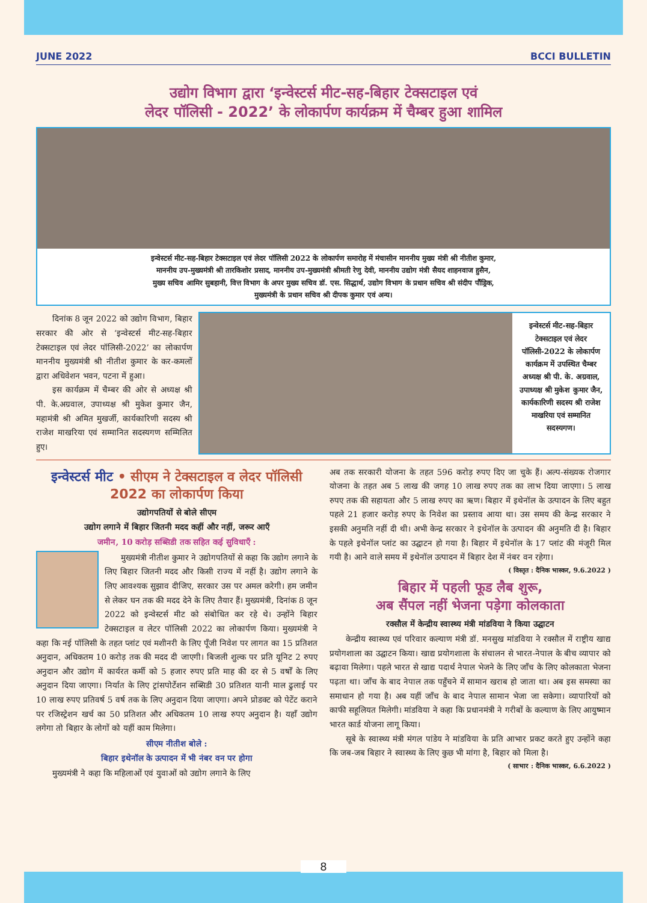JUNE 2022 BCCI BULLETIN
उद्योग विभाग द्वारा ‘इन्वेस्टर्स मीट-सह-बिहार टेक्सटाइल एवं
लेदर पॉलिसी - 2022’ के लोकार्पण कार्यक्रम में चैम्बर हुआ शामिल
इन्वेस्टर्स मीट-सह-बिहार टेक्सटाइल एवं लेदर पॉलिसी 2022 के लोकार्पण समारोह में मंचासीन माननीय मुख्य मंत्री श्री नीतीश कुमार,
माननीय उप-मुख्यमंत्री श्री तारकिशोर प्रसाद, माननीय उप-मुख्यमंत्री श्रीमती रेणु देवी, माननीय उद्योग मंत्री सैयद शाहनवाज हुसैन,
मुख्य सचिव आमिर सुबहानी, वित्त विभाग के अपर मुख्य सचिव डॉ. एस. सिद्धार्थ, उद्योग विभाग के प्रधान सचिव श्री संदीप पौंड्रिक,
मुख्यमंत्री के प्रधान सचिव श्री दीपक कुमार एवं अन्य।
  दिनांक 8 जून 2022 को उद्योग विभाग, बिहार सरकार की ओर से ‘इन्वेस्टर्स मीट-सह-बिहार टेक्सटाइल एवं लेदर पॉलिसी-2022’ का लोकार्पण माननीय मुख्यमंत्री श्री नीतीश कुमार के कर-कमलों द्वारा अधिवेशन भवन, पटना में हुआ।
  इस कार्यक्रम में चैम्बर की ओर से अध्यक्ष श्री पी. के.अग्रवाल, उपाध्यक्ष श्री मुकेश कुमार जैन, महामंत्री श्री अमित मुखर्जी, कार्यकारिणी सदस्य श्री राजेश माखरिया एवं सम्मानित सदस्यगण सम्मिलित हुए।
इन्वेस्टर्स मीट-सह-बिहार टेक्सटाइल एवं लेदर पॉलिसी-2022 के लोकार्पण कार्यक्रम में उपस्थित चैम्बर अध्यक्ष श्री पी. के. अग्रवाल, उपाध्यक्ष श्री मुकेश कुमार जैन, कार्यकारिणी सदस्य श्री राजेश माखरिया एवं सम्मानित सदस्यगण।
इन्वेस्टर्स मीट • सीएम ने टेक्सटाइल व लेदर पॉलिसी 2022 का लोकार्पण किया
उद्योगपतियों से बोले सीएम
उद्योग लगाने में बिहार जितनी मदद कहीं और नहीं, जरूर आएँ
जमीन, 10 करोड़ सब्सिडी तक सहित कई सुविधाएँ :
  मुख्यमंत्री नीतीश कुमार ने उद्योगपतियों से कहा कि उद्योग लगाने के लिए बिहार जितनी मदद और किसी राज्य में नहीं है। उद्योग लगाने के लिए आवश्यक सुझाव दीजिए, सरकार उस पर अमल करेगी। हम जमीन से लेकर घन तक की मदद देने के लिए तैयार हैं। मुख्यमंत्री, दिनांक 8 जून 2022 को इन्वेस्टर्स मीट को संबोधित कर रहे थे। उन्होंने बिहार टेक्सटाइल व लेटर पॉलिसी 2022 का लोकार्पण किया। मुख्यमंत्री ने कहा कि नई पॉलिसी के तहत प्लांट एवं मशीनरी के लिए पूँजी निवेश पर लागत का 15 प्रतिशत अनुदान, अधिकतम 10 करोड़ तक की मदद दी जाएगी। बिजली शुल्क पर प्रति यूनिट 2 रुपए अनुदान और उद्योग में कार्यरत कर्मी को 5 हजार रुपए प्रति माह की दर से 5 वर्षों के लिए अनुदान दिया जाएगा। निर्यात के लिए ट्रांसपोर्टेशन सब्सिडी 30 प्रतिशत यानी माल ढुलाई पर 10 लाख रुपए प्रतिवर्ष 5 वर्ष तक के लिए अनुदान दिया जाएगा। अपने प्रोडक्ट को पेटेंट कराने पर रजिस्ट्रेशन खर्च का 50 प्रतिशत और अधिकतम 10 लाख रुपए अनुदान है। यहाँ उद्योग लगेगा तो बिहार के लोगों को यहीं काम मिलेगा।
सीएम नीतीश बोले :
बिहार इथेनॉल के उत्पादन में भी नंबर वन पर होगा
  मुख्यमंत्री ने कहा कि महिलाओं एवं युवाओं को उद्योग लगाने के लिए
अब तक सरकारी योजना के तहत 596 करोड़ रुपए दिए जा चुके हैं। अल्प-संख्यक रोजगार योजना के तहत अब 5 लाख की जगह 10 लाख रुपए तक का लाभ दिया जाएगा। 5 लाख रुपए तक की सहायता और 5 लाख रुपए का ऋण। बिहार में इथेनॉल के उत्पादन के लिए बहुत पहले 21 हजार करोड़ रुपए के निवेश का प्रस्ताव आया था। उस समय की केन्द्र सरकार ने इसकी अनुमति नहीं दी थी। अभी केन्द्र सरकार ने इथेनॉल के उत्पादन की अनुमति दी है। बिहार के पहले इथेनॉल प्लांट का उद्घाटन हो गया है। बिहार में इथेनॉल के 17 प्लांट की मंजूरी मिल गयी है। आने वाले समय में इथेनॉल उत्पादन में बिहार देश में नंबर वन रहेगा।
( विस्तृत : दैनिक भास्कर, 9.6.2022 )
बिहार में पहली फूड लैब शुरू,
अब सैंपल नहीं भेजना पड़ेगा कोलकाता
रक्सौल में केन्द्रीय स्वास्थ्य मंत्री मांडविया ने किया उद्घाटन
  केन्द्रीय स्वास्थ्य एवं परिवार कल्याण मंत्री डॉ. मनसुख मांडविया ने रक्सौल में राष्ट्रीय खाद्य प्रयोगशाला का उद्घाटन किया। खाद्य प्रयोगशाला के संचालन से भारत-नेपाल के बीच व्यापार को बढ़ावा मिलेगा। पहले भारत से खाद्य पदार्थ नेपाल भेजने के लिए जाँच के लिए कोलकाता भेजना पढ़ता था। जाँच के बाद नेपाल तक पहुँचने में सामान खराब हो जाता था। अब इस समस्या का समाधान हो गया है। अब यहीं जाँच के बाद नेपाल सामान भेजा जा सकेगा। व्यापारियों को काफी सहूलियत मिलेगी। मांडविया ने कहा कि प्रधानमंत्री ने गरीबों के कल्याण के लिए आयुष्मान भारत कार्ड योजना लागू किया।
  सूबे के स्वास्थ्य मंत्री मंगल पांडेय ने मांडविया के प्रति आभार प्रकट करते हुए उन्होंने कहा कि जब-जब बिहार ने स्वास्थ्य के लिए कुछ भी मांगा है, बिहार को मिला है।
( साभार : दैनिक भास्कर, 6.6.2022 )
8